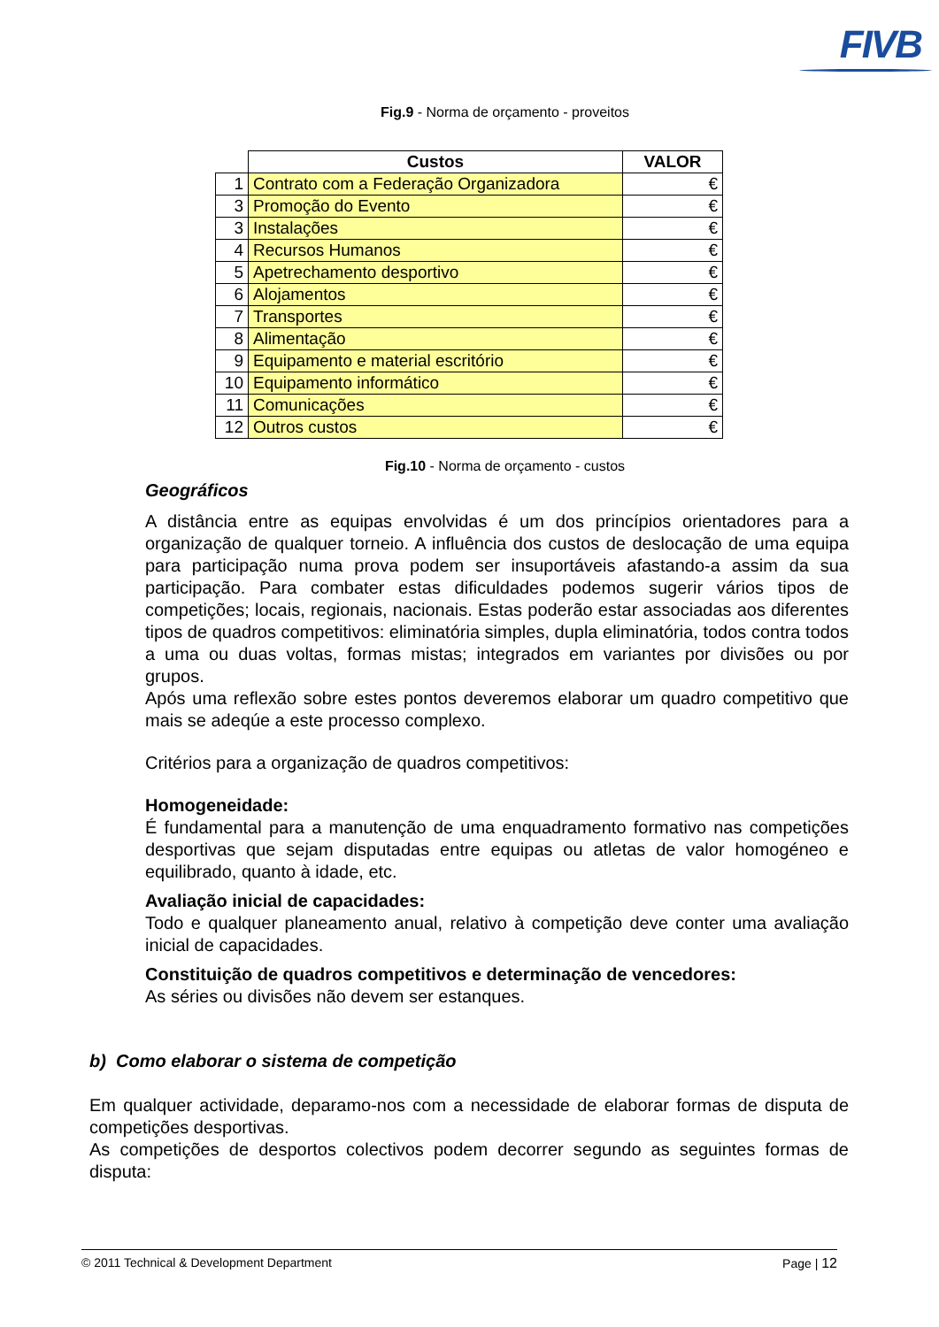FIVB
Fig.9 - Norma de orçamento - proveitos
| | Custos | VALOR |
| --- | --- | --- |
| 1 | Contrato com a Federação Organizadora | € |
| 3 | Promoção do Evento | € |
| 3 | Instalações | € |
| 4 | Recursos Humanos | € |
| 5 | Apetrechamento desportivo | € |
| 6 | Alojamentos | € |
| 7 | Transportes | € |
| 8 | Alimentação | € |
| 9 | Equipamento e material escritório | € |
| 10 | Equipamento informático | € |
| 11 | Comunicações | € |
| 12 | Outros custos | € |
Fig.10 - Norma de orçamento - custos
Geográficos
A distância entre as equipas envolvidas é um dos princípios orientadores para a organização de qualquer torneio. A influência dos custos de deslocação de uma equipa para participação numa prova podem ser insuportáveis afastando-a assim da sua participação. Para combater estas dificuldades podemos sugerir vários tipos de competições; locais, regionais, nacionais. Estas poderão estar associadas aos diferentes tipos de quadros competitivos: eliminatória simples, dupla eliminatória, todos contra todos a uma ou duas voltas, formas mistas; integrados em variantes por divisões ou por grupos.
Após uma reflexão sobre estes pontos deveremos elaborar um quadro competitivo que mais se adeqúe a este processo complexo.
Critérios para a organização de quadros competitivos:
Homogeneidade:
É fundamental para a manutenção de uma enquadramento formativo nas competições desportivas que sejam disputadas entre equipas ou atletas de valor homogéneo e equilibrado, quanto à idade, etc.
Avaliação inicial de capacidades:
Todo e qualquer planeamento anual, relativo à competição deve conter uma avaliação inicial de capacidades.
Constituição de quadros competitivos e determinação de vencedores:
As séries ou divisões não devem ser estanques.
b) Como elaborar o sistema de competição
Em qualquer actividade, deparamo-nos com a necessidade de elaborar formas de disputa de competições desportivas.
As competições de desportos colectivos podem decorrer segundo as seguintes formas de disputa:
© 2011 Technical & Development Department Page | 12